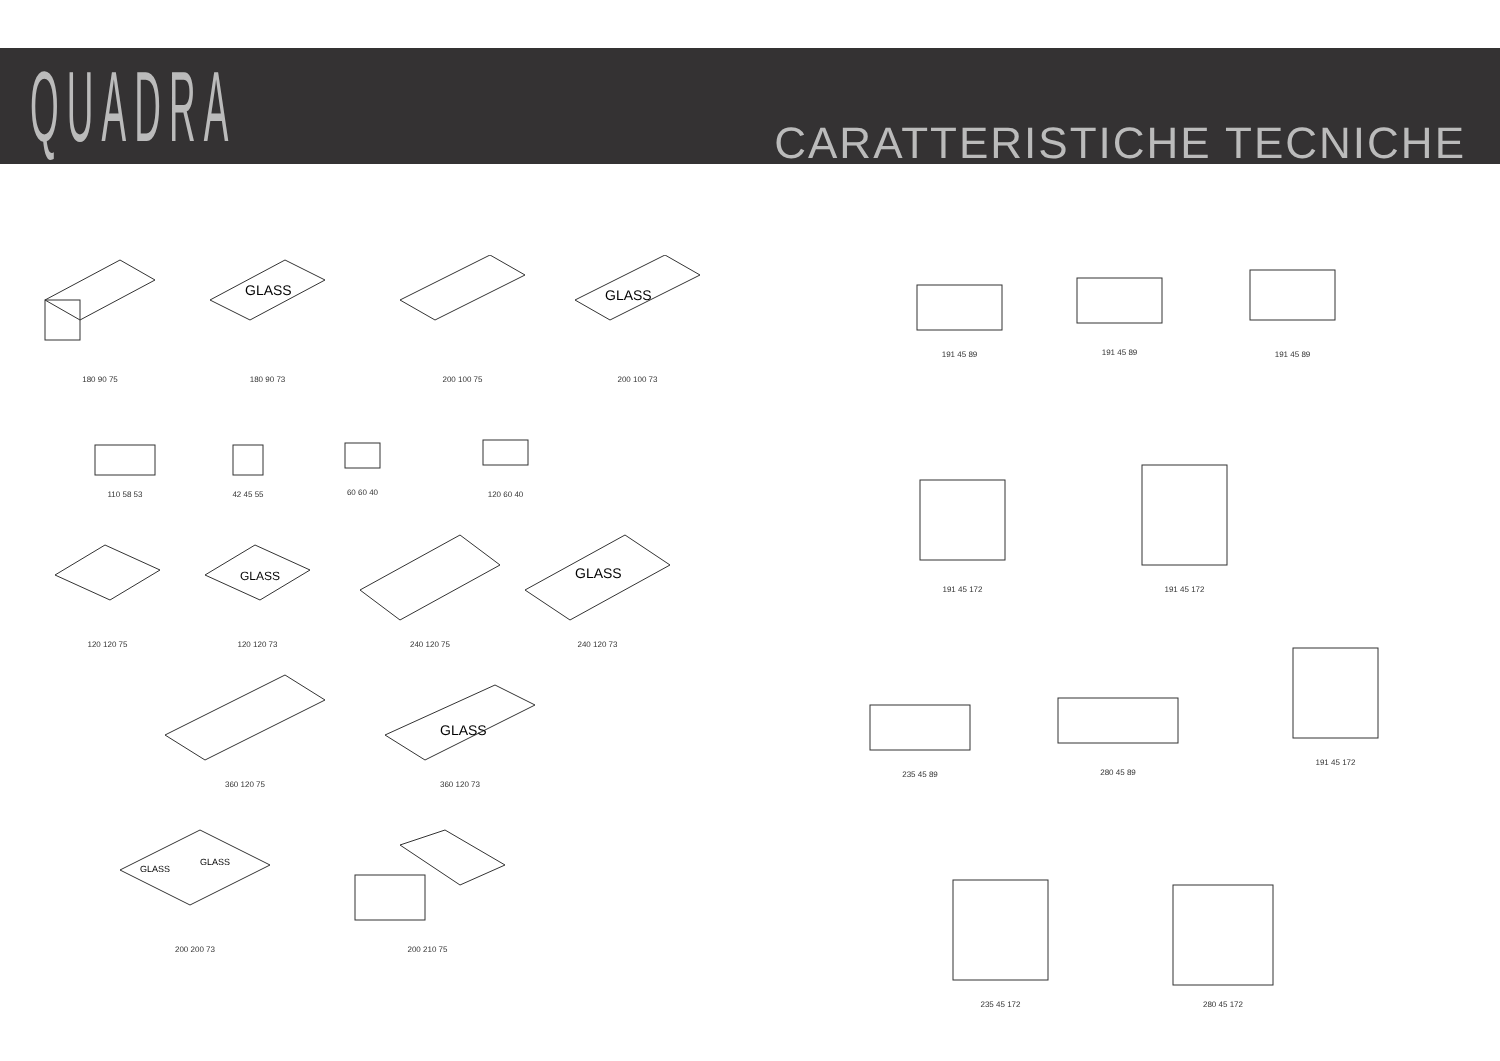QUADRA CARATTERISTICHE TECNICHE
180 90 75
GLASS
180 90 73
200 100 75
GLASS
200 100 73
110 58 53 42 45 55 60 60 40
120 60 40
120 120 75
GLASS
120 120 73
240 120 75
GLASS
240 120 73
360 120 75
GLASS
360 120 73
GLASS
GLASS
200 200 73
200 210 75
191 45 89 191 45 89
191 45 89
191 45 172
191 45 172
235 45 89
280 45 89
191 45 172
235 45 172 280 45 172